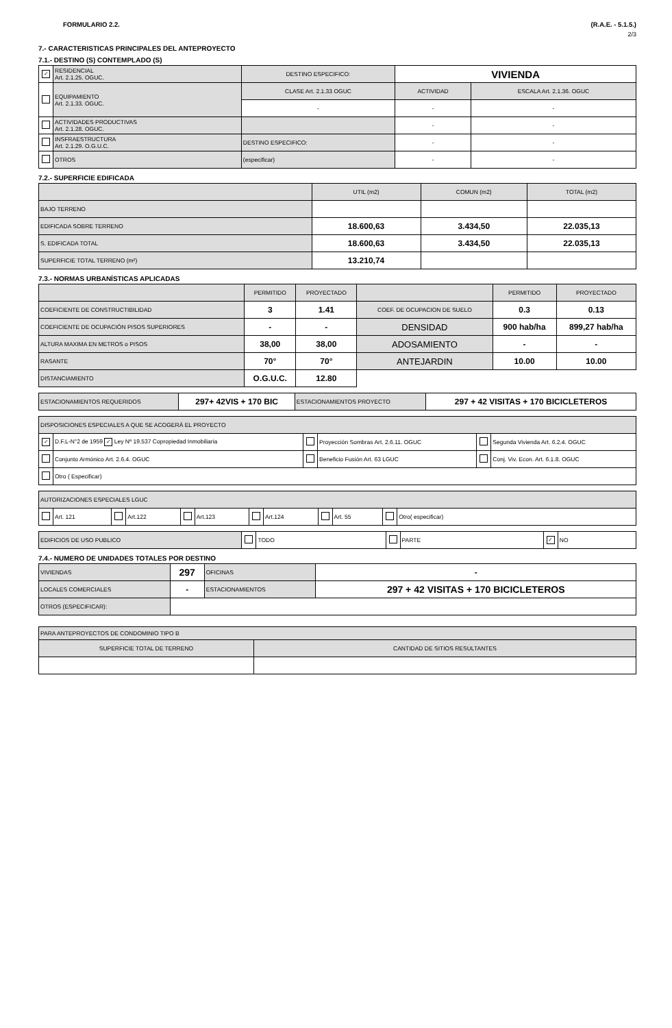FORMULARIO 2.2. (R.A.E. - 5.1.5.)
2/3
7.- CARACTERISTICAS PRINCIPALES DEL ANTEPROYECTO
7.1.- DESTINO (S) CONTEMPLADO (S)
| ✓ | RESIDENCIAL Art. 2.1.25. OGUC. | DESTINO ESPECIFICO: | VIVIENDA | |
| | EQUIPAMIENTO Art. 2.1.33. OGUC. | CLASE Art. 2.1.33 OGUC | ACTIVIDAD | ESCALA Art. 2.1.36. OGUC |
| | | - | - | - |
| | ACTIVIDADES PRODUCTIVAS Art. 2.1.28. OGUC. | | - | - |
| | INSFRAESTRUCTURA Art. 2.1.29. O.G.U.C. | DESTINO ESPECIFICO: | - | - |
| | OTROS | (especificar) | - | - |
7.2.- SUPERFICIE EDIFICADA
| | UTIL (m2) | COMUN (m2) | TOTAL (m2) |
| --- | --- | --- | --- |
| BAJO TERRENO | | | |
| EDIFICADA SOBRE TERRENO | 18.600,63 | 3.434,50 | 22.035,13 |
| S. EDIFICADA TOTAL | 18.600,63 | 3.434,50 | 22.035,13 |
| SUPERFICIE TOTAL TERRENO (m²) | 13.210,74 | | |
7.3.- NORMAS URBANÍSTICAS APLICADAS
| | PERMITIDO | PROYECTADO | | PERMITIDO | PROYECTADO |
| --- | --- | --- | --- | --- | --- |
| COEFICIENTE DE CONSTRUCTIBILIDAD | 3 | 1.41 | COEF. DE OCUPACION DE SUELO | 0.3 | 0.13 |
| COEFICIENTE DE OCUPACIÓN PISOS SUPERIORES | - | - | DENSIDAD | 900 hab/ha | 899,27 hab/ha |
| ALTURA MAXIMA EN METROS o PISOS | 38,00 | 38,00 | ADOSAMIENTO | - | - |
| RASANTE | 70° | 70° | ANTEJARDIN | 10.00 | 10.00 |
| DISTANCIAMIENTO | O.G.U.C. | 12.80 | | | |
| ESTACIONAMIENTOS REQUERIDOS | 297+ 42VIS + 170 BIC | ESTACIONAMIENTOS PROYECTO | 297 + 42 VISITAS + 170 BICICLETEROS |
| DISPOSICIONES ESPECIALES A QUE SE ACOGERÁ EL PROYECTO | | | | | |
| ✓ | D.F.L-N°2 de 1959 ✓ Ley Nº 19.537 Copropiedad Inmobiliaria | | Proyección Sombras Art. 2.6.11. OGUC | | Segunda Vivienda Art. 6.2.4. OGUC |
| | Conjunto Armónico Art. 2.6.4. OGUC | | Beneficio Fusión Art. 63 LGUC | | Conj. Viv. Econ. Art. 6.1.8. OGUC |
| | Otro ( Especificar) | | | | |
| AUTORIZACIONES ESPECIALES LGUC | | | | | | | | | | | |
| | Art. 121 | | Art.122 | | Art.123 | | Art.124 | | Art. 55 | | Otro( especificar) |
| EDIFICIOS DE USO PUBLICO | | TODO | | PARTE | ✓ | NO |
7.4.- NUMERO DE UNIDADES TOTALES POR DESTINO
| VIVIENDAS | 297 | OFICINAS | - |
| LOCALES COMERCIALES | - | ESTACIONAMIENTOS | 297 + 42 VISITAS + 170 BICICLETEROS |
| OTROS (ESPECIFICAR): | | | |
| PARA ANTEPROYECTOS DE CONDOMINIO TIPO B | |
| SUPERFICIE TOTAL DE TERRENO | CANTIDAD DE SITIOS RESULTANTES |